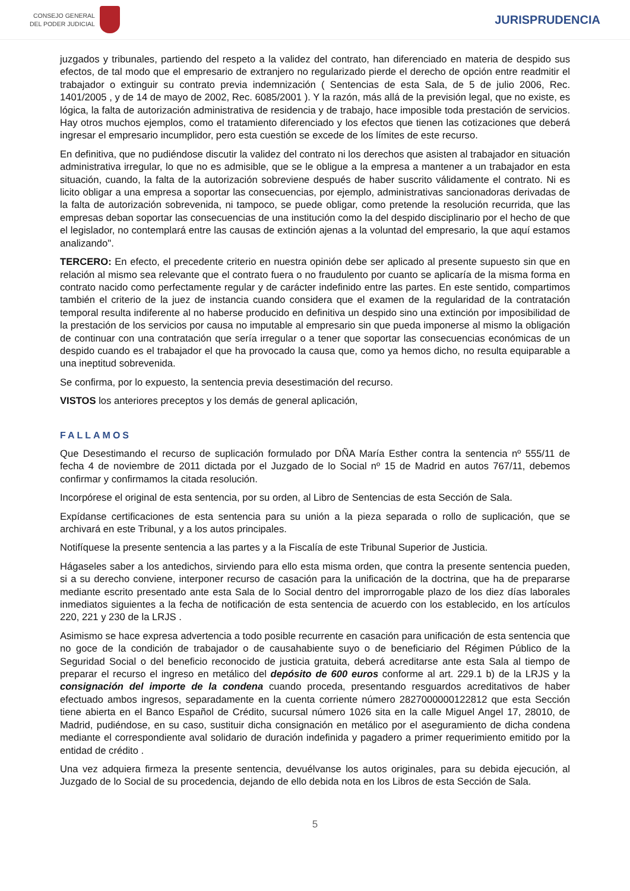CONSEJO GENERAL
DEL PODER JUDICIAL
JURISPRUDENCIA
juzgados y tribunales, partiendo del respeto a la validez del contrato, han diferenciado en materia de despido sus efectos, de tal modo que el empresario de extranjero no regularizado pierde el derecho de opción entre readmitir el trabajador o extinguir su contrato previa indemnización ( Sentencias de esta Sala, de 5 de julio 2006, Rec. 1401/2005 , y de 14 de mayo de 2002, Rec. 6085/2001 ). Y la razón, más allá de la previsión legal, que no existe, es lógica, la falta de autorización administrativa de residencia y de trabajo, hace imposible toda prestación de servicios. Hay otros muchos ejemplos, como el tratamiento diferenciado y los efectos que tienen las cotizaciones que deberá ingresar el empresario incumplidor, pero esta cuestión se excede de los límites de este recurso.
En definitiva, que no pudiéndose discutir la validez del contrato ni los derechos que asisten al trabajador en situación administrativa irregular, lo que no es admisible, que se le obligue a la empresa a mantener a un trabajador en esta situación, cuando, la falta de la autorización sobreviene después de haber suscrito válidamente el contrato. Ni es licito obligar a una empresa a soportar las consecuencias, por ejemplo, administrativas sancionadoras derivadas de la falta de autorización sobrevenida, ni tampoco, se puede obligar, como pretende la resolución recurrida, que las empresas deban soportar las consecuencias de una institución como la del despido disciplinario por el hecho de que el legislador, no contemplará entre las causas de extinción ajenas a la voluntad del empresario, la que aquí estamos analizando".
TERCERO: En efecto, el precedente criterio en nuestra opinión debe ser aplicado al presente supuesto sin que en relación al mismo sea relevante que el contrato fuera o no fraudulento por cuanto se aplicaría de la misma forma en contrato nacido como perfectamente regular y de carácter indefinido entre las partes. En este sentido, compartimos también el criterio de la juez de instancia cuando considera que el examen de la regularidad de la contratación temporal resulta indiferente al no haberse producido en definitiva un despido sino una extinción por imposibilidad de la prestación de los servicios por causa no imputable al empresario sin que pueda imponerse al mismo la obligación de continuar con una contratación que sería irregular o a tener que soportar las consecuencias económicas de un despido cuando es el trabajador el que ha provocado la causa que, como ya hemos dicho, no resulta equiparable a una ineptitud sobrevenida.
Se confirma, por lo expuesto, la sentencia previa desestimación del recurso.
VISTOS los anteriores preceptos y los demás de general aplicación,
FALLAMOS
Que Desestimando el recurso de suplicación formulado por DÑA María Esther contra la sentencia nº 555/11 de fecha 4 de noviembre de 2011 dictada por el Juzgado de lo Social nº 15 de Madrid en autos 767/11, debemos confirmar y confirmamos la citada resolución.
Incorpórese el original de esta sentencia, por su orden, al Libro de Sentencias de esta Sección de Sala.
Expídanse certificaciones de esta sentencia para su unión a la pieza separada o rollo de suplicación, que se archivará en este Tribunal, y a los autos principales.
Notifíquese la presente sentencia a las partes y a la Fiscalía de este Tribunal Superior de Justicia.
Hágaseles saber a los antedichos, sirviendo para ello esta misma orden, que contra la presente sentencia pueden, si a su derecho conviene, interponer recurso de casación para la unificación de la doctrina, que ha de prepararse mediante escrito presentado ante esta Sala de lo Social dentro del improrrogable plazo de los diez días laborales inmediatos siguientes a la fecha de notificación de esta sentencia de acuerdo con los establecido, en los artículos 220, 221 y 230 de la LRJS .
Asimismo se hace expresa advertencia a todo posible recurrente en casación para unificación de esta sentencia que no goce de la condición de trabajador o de causahabiente suyo o de beneficiario del Régimen Público de la Seguridad Social o del beneficio reconocido de justicia gratuita, deberá acreditarse ante esta Sala al tiempo de preparar el recurso el ingreso en metálico del depósito de 600 euros conforme al art. 229.1 b) de la LRJS y la consignación del importe de la condena cuando proceda, presentando resguardos acreditativos de haber efectuado ambos ingresos, separadamente en la cuenta corriente número 2827000000122812 que esta Sección tiene abierta en el Banco Español de Crédito, sucursal número 1026 sita en la calle Miguel Angel 17, 28010, de Madrid, pudiéndose, en su caso, sustituir dicha consignación en metálico por el aseguramiento de dicha condena mediante el correspondiente aval solidario de duración indefinida y pagadero a primer requerimiento emitido por la entidad de crédito .
Una vez adquiera firmeza la presente sentencia, devuélvanse los autos originales, para su debida ejecución, al Juzgado de lo Social de su procedencia, dejando de ello debida nota en los Libros de esta Sección de Sala.
5